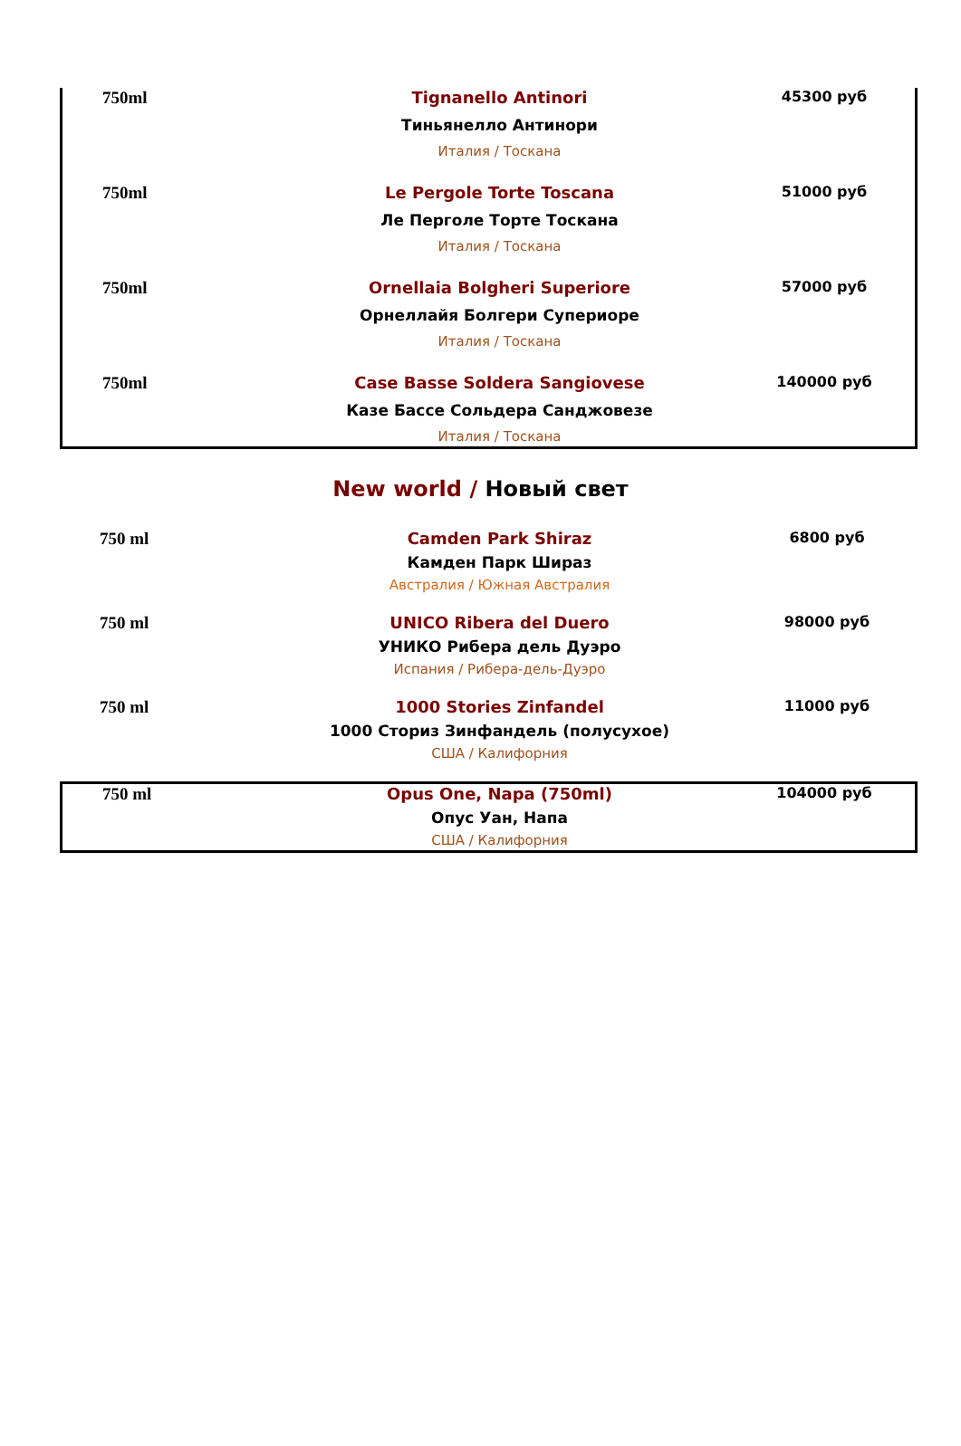| 750ml | Tignanello Antinori Тиньянелло Антинори Италия / Тоскана | 45300 руб |
| 750ml | Le Pergole Torte Toscana Ле Перголе Торте Тоскана Италия / Тоскана | 51000 руб |
| 750ml | Ornellaia Bolgheri Superiore Орнеллайя Болгери Супериоре Италия / Тоскана | 57000 руб |
| 750ml | Case Basse Soldera Sangiovese Казе Бассе Сольдера Санджовезе Италия / Тоскана | 140000 руб |
New world / Новый свет
| 750 ml | Camden Park Shiraz Камден Парк Шираз Австралия / Южная Австралия | 6800 руб |
| 750 ml | UNICO Ribera del Duero УНИКО Рибера дель Дуэро Испания / Рибера-дель-Дуэро | 98000 руб |
| 750 ml | 1000 Stories Zinfandel 1000 Сториз Зинфандель (полусухое) США / Калифорния | 11000 руб |
| 750 ml | Opus One, Napa (750ml) Опус Уан, Напа США / Калифорния | 104000 руб |